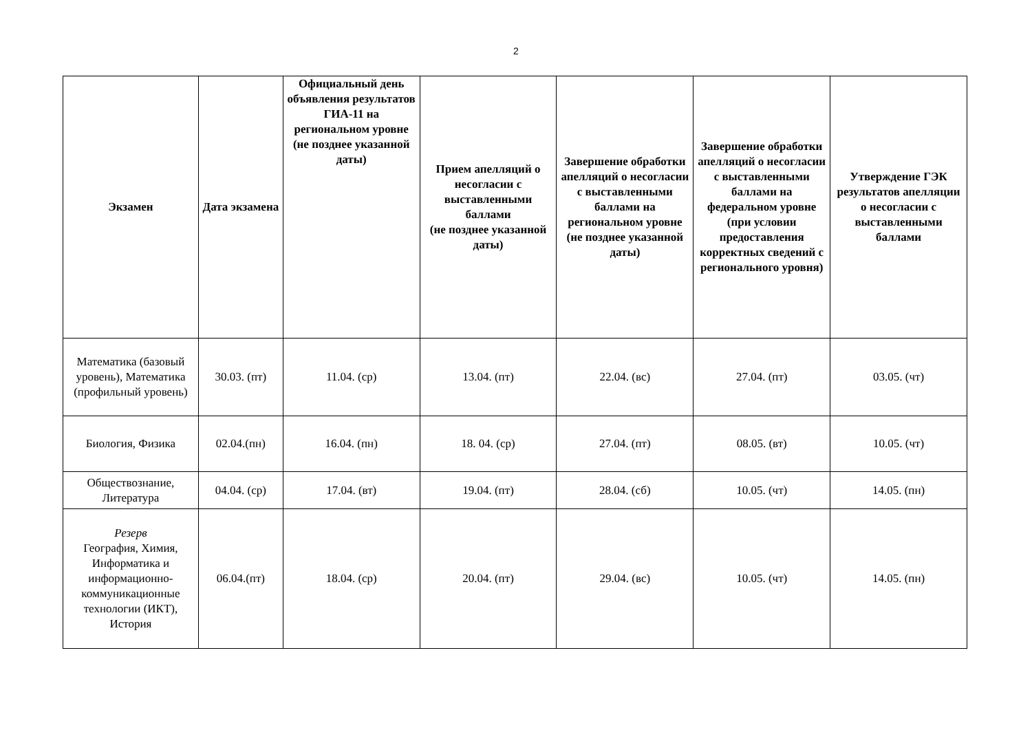2
| Экзамен | Дата экзамена | Официальный день объявления результатов ГИА-11 на региональном уровне (не позднее указанной даты) | Прием апелляций о несогласии с выставленными баллами (не позднее указанной даты) | Завершение обработки апелляций о несогласии с выставленными баллами на региональном уровне (не позднее указанной даты) | Завершение обработки апелляций о несогласии с выставленными баллами на федеральном уровне (при условии предоставления корректных сведений с регионального уровня) | Утверждение ГЭК результатов апелляции о несогласии с выставленными баллами |
| --- | --- | --- | --- | --- | --- | --- |
| Математика (базовый уровень), Математика (профильный уровень) | 30.03. (пт) | 11.04. (ср) | 13.04. (пт) | 22.04. (вс) | 27.04. (пт) | 03.05. (чт) |
| Биология, Физика | 02.04.(пн) | 16.04. (пн) | 18. 04. (ср) | 27.04. (пт) | 08.05. (вт) | 10.05. (чт) |
| Обществознание, Литература | 04.04. (ср) | 17.04. (вт) | 19.04. (пт) | 28.04. (сб) | 10.05. (чт) | 14.05. (пн) |
| Резерв География, Химия, Информатика и информационно-коммуникационные технологии (ИКТ), История | 06.04.(пт) | 18.04. (ср) | 20.04. (пт) | 29.04. (вс) | 10.05. (чт) | 14.05. (пн) |